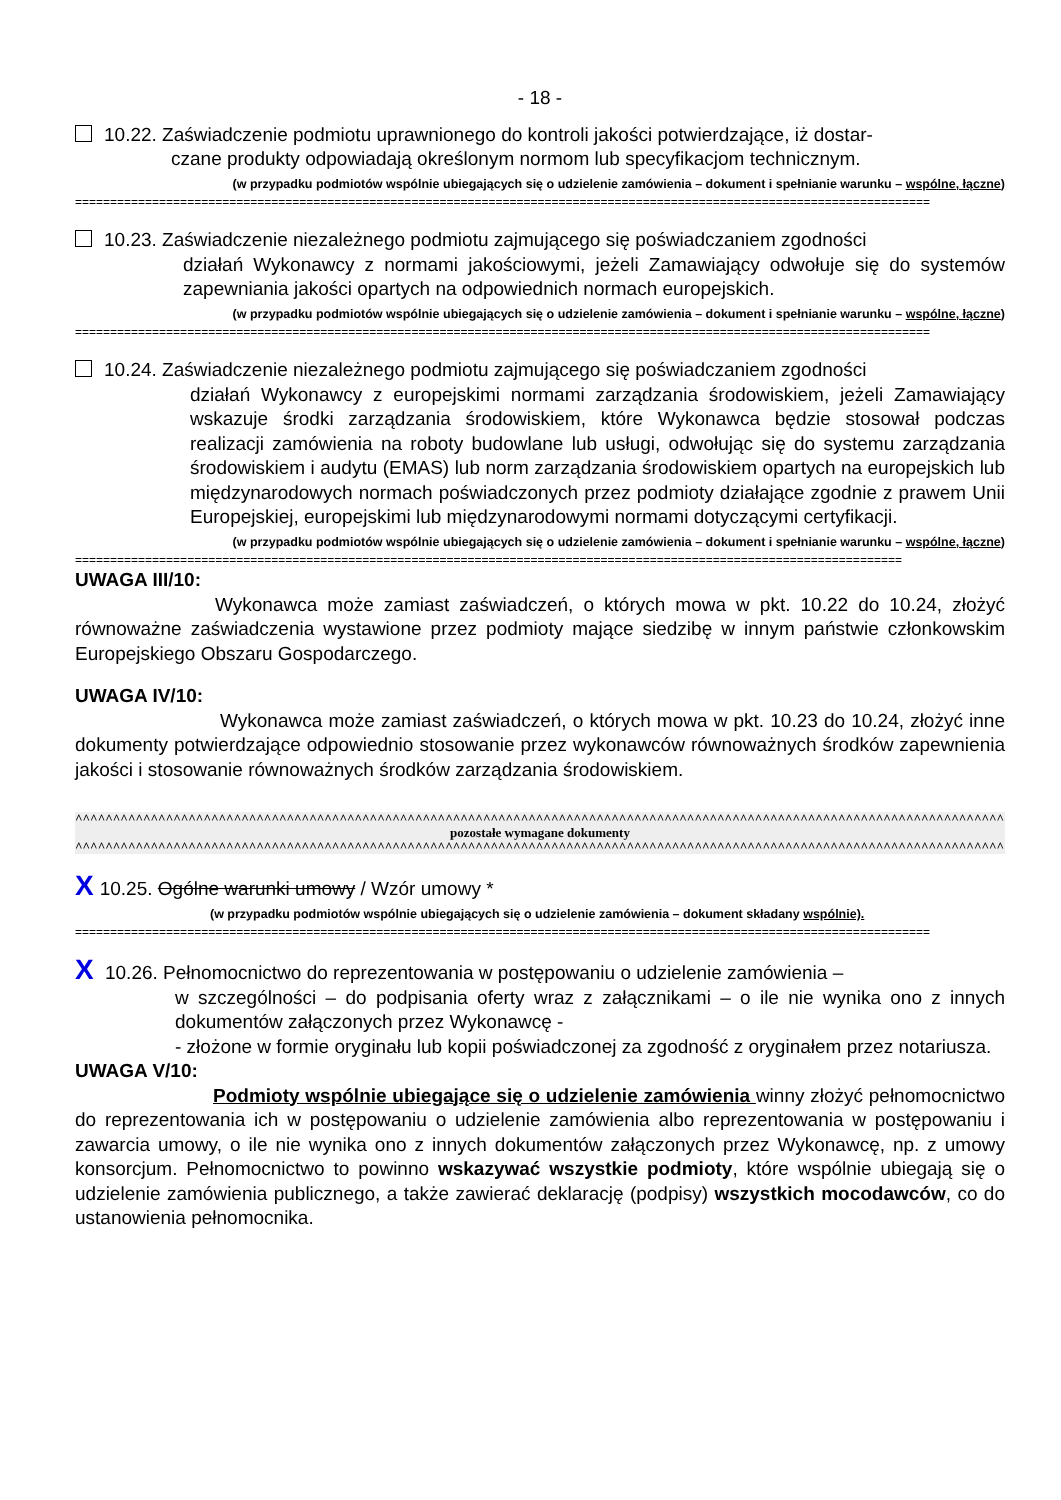- 18 -
10.22. Zaświadczenie podmiotu uprawnionego do kontroli jakości potwierdzające, iż dostar-
czane produkty odpowiadają określonym normom lub specyfikacjom technicznym.
(w przypadku podmiotów wspólnie ubiegających się o udzielenie zamówienia – dokument i spełnianie warunku – wspólne, łączne)
==========================================================================================================================
10.23. Zaświadczenie niezależnego podmiotu zajmującego się poświadczaniem zgodności
działań Wykonawcy z normami jakościowymi, jeżeli Zamawiający odwołuje się do systemów zapewniania jakości opartych na odpowiednich normach europejskich.
(w przypadku podmiotów wspólnie ubiegających się o udzielenie zamówienia – dokument i spełnianie warunku – wspólne, łączne)
==========================================================================================================================
10.24. Zaświadczenie niezależnego podmiotu zajmującego się poświadczaniem zgodności
działań Wykonawcy z europejskimi normami zarządzania środowiskiem, jeżeli Zamawiający wskazuje środki zarządzania środowiskiem, które Wykonawca będzie stosował podczas realizacji zamówienia na roboty budowlane lub usługi, odwołując się do systemu zarządzania środowiskiem i audytu (EMAS) lub norm zarządzania środowiskiem opartych na europejskich lub międzynarodowych normach poświadczonych przez podmioty działające zgodnie z prawem Unii Europejskiej, europejskimi lub międzynarodowymi normami dotyczącymi certyfikacji.
(w przypadku podmiotów wspólnie ubiegających się o udzielenie zamówienia – dokument i spełnianie warunku – wspólne, łączne)
======================================================================================================================
UWAGA III/10:
Wykonawca może zamiast zaświadczeń, o których mowa w pkt. 10.22 do 10.24, złożyć równoważne zaświadczenia wystawione przez podmioty mające siedzibę w innym państwie członkowskim Europejskiego Obszaru Gospodarczego.
UWAGA IV/10:
Wykonawca może zamiast zaświadczeń, o których mowa w pkt. 10.23 do 10.24, złożyć inne dokumenty potwierdzające odpowiednio stosowanie przez wykonawców równoważnych środków zapewnienia jakości i stosowanie równoważnych środków zarządzania środowiskiem.
^^^^^^^^^^^^^^^^^^^^^^^^^^^^^^^^^^^^^^^^^^^^^^^^^^^^^^^^^^^^^^^^^^^^^^^^^^^^^^^^^^^^^^^^^^^^^^^^^^^^^^^^^^^^^^^^^^^^^^^^^^^^^^^^^^^^^^^^^^^^^^
pozostałe wymagane dokumenty
^^^^^^^^^^^^^^^^^^^^^^^^^^^^^^^^^^^^^^^^^^^^^^^^^^^^^^^^^^^^^^^^^^^^^^^^^^^^^^^^^^^^^^^^^^^^^^^^^^^^^^^^^^^^^^^^^^^^^^^^^^^^^^^^^^^^^^^^^^^^^^
X 10.25. Ogólne warunki umowy / Wzór umowy *
(w przypadku podmiotów wspólnie ubiegających się o udzielenie zamówienia – dokument składany wspólnie).
==========================================================================================================================
X 10.26. Pełnomocnictwo do reprezentowania w postępowaniu o udzielenie zamówienia –
w szczególności – do podpisania oferty wraz z załącznikami – o ile nie wynika ono z innych dokumentów załączonych przez Wykonawcę -
- złożone w formie oryginału lub kopii poświadczonej za zgodność z oryginałem przez notariusza.
UWAGA V/10:
Podmioty wspólnie ubiegające się o udzielenie zamówienia winny złożyć pełnomocnictwo do reprezentowania ich w postępowaniu o udzielenie zamówienia albo reprezentowania w postępowaniu i zawarcia umowy, o ile nie wynika ono z innych dokumentów załączonych przez Wykonawcę, np. z umowy konsorcjum. Pełnomocnictwo to powinno wskazywać wszystkie podmioty, które wspólnie ubiegają się o udzielenie zamówienia publicznego, a także zawierać deklarację (podpisy) wszystkich mocodawców, co do ustanowienia pełnomocnika.